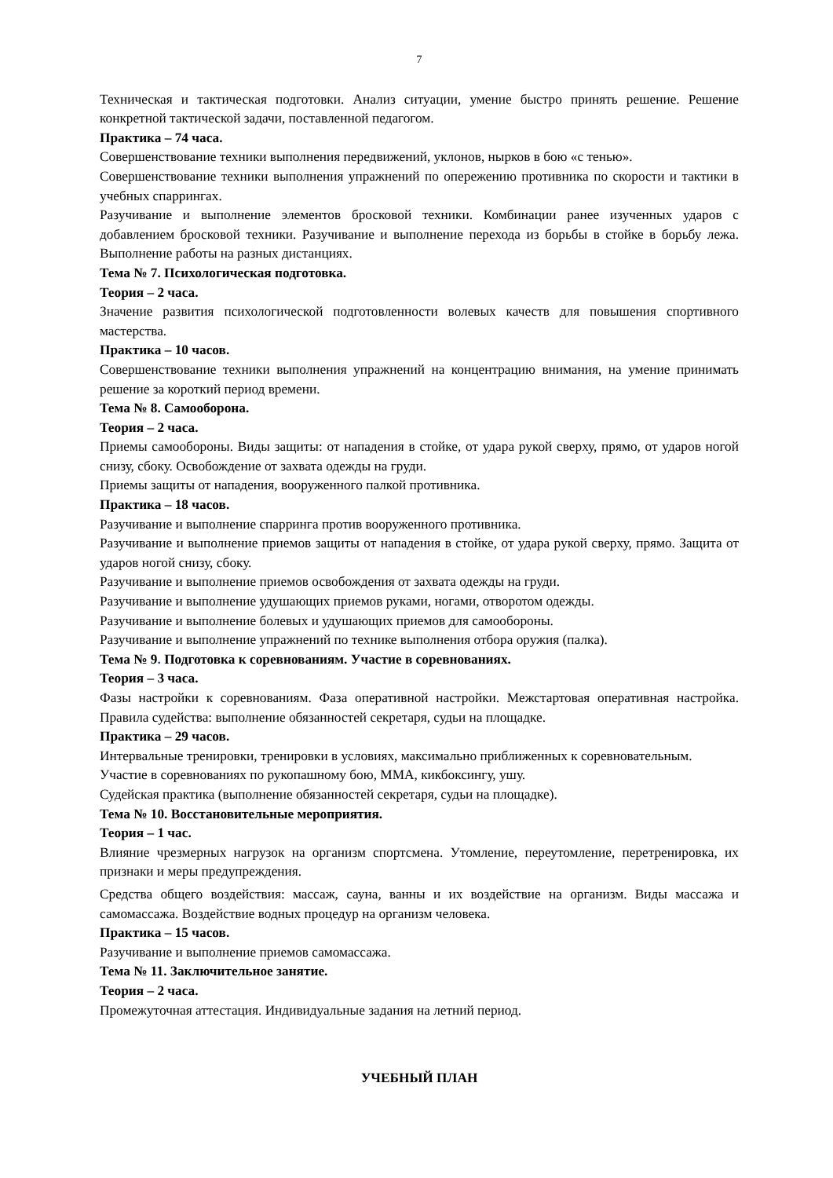7
Техническая и тактическая подготовки. Анализ ситуации, умение быстро принять решение. Решение конкретной тактической задачи, поставленной педагогом.
Практика – 74 часа.
Совершенствование техники выполнения передвижений, уклонов, нырков в бою «с тенью».
Совершенствование техники выполнения упражнений по опережению противника по скорости и тактики в учебных спаррингах.
Разучивание и выполнение элементов бросковой техники. Комбинации ранее изученных ударов с добавлением бросковой техники. Разучивание и выполнение перехода из борьбы в стойке в борьбу лежа. Выполнение работы на разных дистанциях.
Тема № 7. Психологическая подготовка.
Теория – 2 часа.
Значение развития психологической подготовленности волевых качеств для повышения спортивного мастерства.
Практика – 10 часов.
Совершенствование техники выполнения упражнений на концентрацию внимания, на умение принимать решение за короткий период времени.
Тема № 8. Самооборона.
Теория – 2 часа.
Приемы самообороны. Виды защиты: от нападения в стойке, от удара рукой сверху, прямо, от ударов ногой снизу, сбоку. Освобождение от захвата одежды на груди.
Приемы защиты от нападения, вооруженного палкой противника.
Практика – 18 часов.
Разучивание и выполнение спарринга против вооруженного противника.
Разучивание и выполнение приемов защиты от нападения в стойке, от удара рукой сверху, прямо. Защита от ударов ногой снизу, сбоку.
Разучивание и выполнение приемов освобождения от захвата одежды на груди.
Разучивание и выполнение удушающих приемов руками, ногами, отворотом одежды.
Разучивание и выполнение болевых и удушающих приемов для самообороны.
Разучивание и выполнение упражнений по технике выполнения отбора оружия (палка).
Тема № 9. Подготовка к соревнованиям. Участие в соревнованиях.
Теория – 3 часа.
Фазы настройки к соревнованиям. Фаза оперативной настройки. Межстартовая оперативная настройка. Правила судейства: выполнение обязанностей секретаря, судьи на площадке.
Практика – 29 часов.
Интервальные тренировки, тренировки в условиях, максимально приближенных к соревновательным.
Участие в соревнованиях по рукопашному бою, ММА, кикбоксингу, ушу.
Судейская практика (выполнение обязанностей секретаря, судьи на площадке).
Тема № 10. Восстановительные мероприятия.
Теория – 1 час.
Влияние чрезмерных нагрузок на организм спортсмена. Утомление, переутомление, перетренировка, их признаки и меры предупреждения.
Средства общего воздействия: массаж, сауна, ванны и их воздействие на организм. Виды массажа и самомассажа. Воздействие водных процедур на организм человека.
Практика – 15 часов.
Разучивание и выполнение приемов самомассажа.
Тема № 11. Заключительное занятие.
Теория – 2 часа.
Промежуточная аттестация. Индивидуальные задания на летний период.
УЧЕБНЫЙ ПЛАН